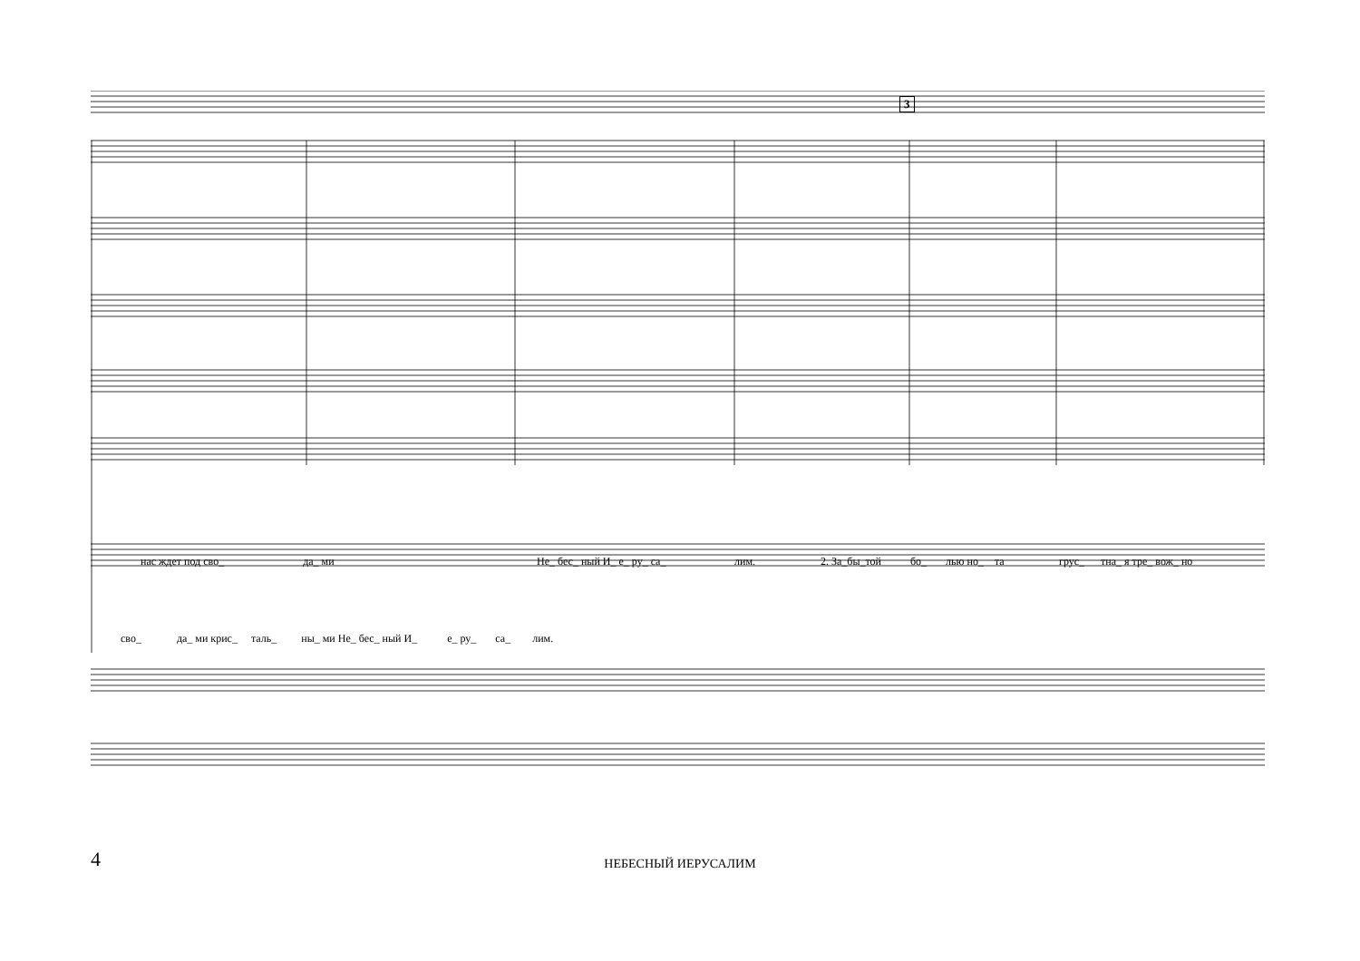3
нас ждет под сво_ да_ ми Не_ бес_ ный И_ е_ ру_ са_ лим. 2. За_бы_той бо_ лью но_ та грус_ тна_ я тре_ вож_ но
сво_ да_ ми крис_ таль_ ны_ ми Не_ бес_ ный И_ е_ ру_ са_ лим.
4
НЕБЕСНЫЙ ИЕРУСАЛИМ